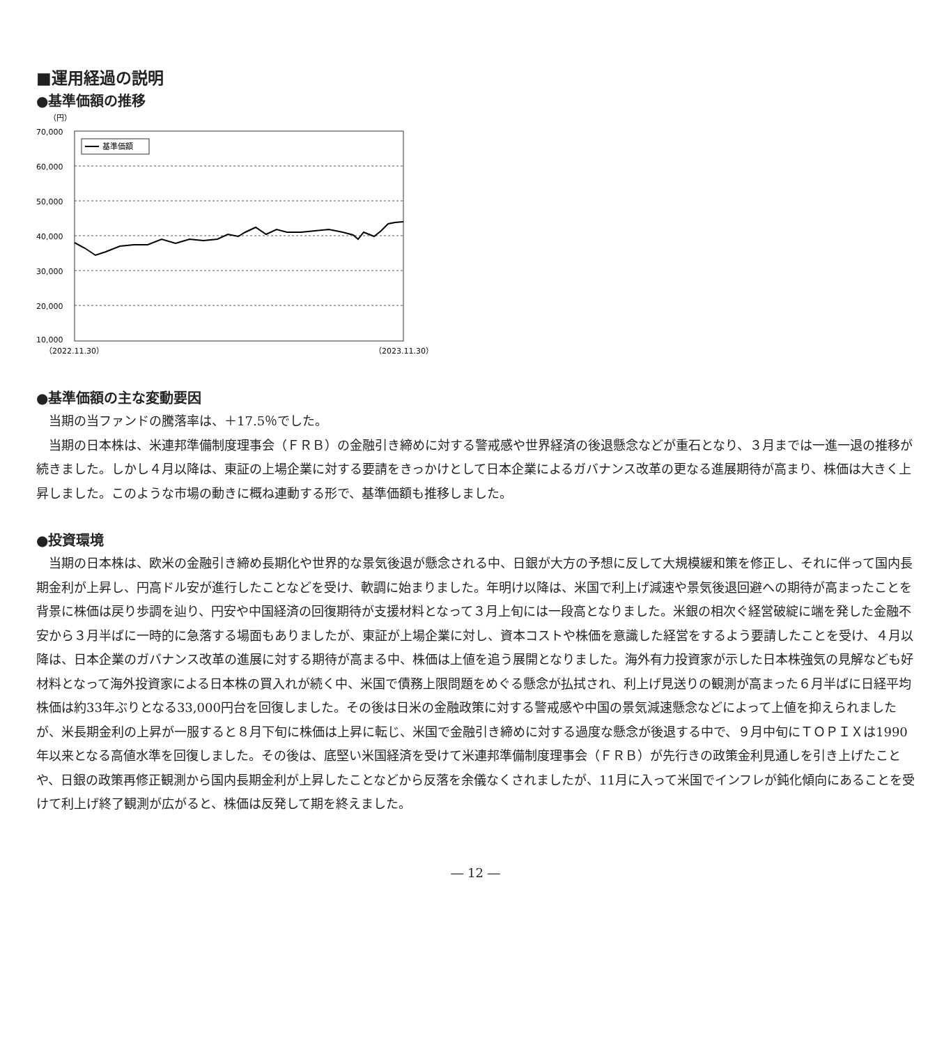■運用経過の説明
●基準価額の推移
（円）
70,000
60,000
50,000
40,000
30,000
20,000
10,000
基準価額
（2022.11.30）
（2023.11.30）
●基準価額の主な変動要因
当期の当ファンドの騰落率は、＋17.5％でした。
当期の日本株は、米連邦準備制度理事会（ＦＲＢ）の金融引き締めに対する警戒感や世界経済の後退懸念などが重石となり、３月までは一進一退の推移が続きました。しかし４月以降は、東証の上場企業に対する要請をきっかけとして日本企業によるガバナンス改革の更なる進展期待が高まり、株価は大きく上昇しました。このような市場の動きに概ね連動する形で、基準価額も推移しました。
●投資環境
当期の日本株は、欧米の金融引き締め長期化や世界的な景気後退が懸念される中、日銀が大方の予想に反して大規模緩和策を修正し、それに伴って国内長期金利が上昇し、円高ドル安が進行したことなどを受け、軟調に始まりました。年明け以降は、米国で利上げ減速や景気後退回避への期待が高まったことを背景に株価は戻り歩調を辿り、円安や中国経済の回復期待が支援材料となって３月上旬には一段高となりました。米銀の相次ぐ経営破綻に端を発した金融不安から３月半ばに一時的に急落する場面もありましたが、東証が上場企業に対し、資本コストや株価を意識した経営をするよう要請したことを受け、４月以降は、日本企業のガバナンス改革の進展に対する期待が高まる中、株価は上値を追う展開となりました。海外有力投資家が示した日本株強気の見解なども好材料となって海外投資家による日本株の買入れが続く中、米国で債務上限問題をめぐる懸念が払拭され、利上げ見送りの観測が高まった６月半ばに日経平均株価は約33年ぶりとなる33,000円台を回復しました。その後は日米の金融政策に対する警戒感や中国の景気減速懸念などによって上値を抑えられましたが、米長期金利の上昇が一服すると８月下旬に株価は上昇に転じ、米国で金融引き締めに対する過度な懸念が後退する中で、９月中旬にＴＯＰＩＸは1990年以来となる高値水準を回復しました。その後は、底堅い米国経済を受けて米連邦準備制度理事会（ＦＲＢ）が先行きの政策金利見通しを引き上げたことや、日銀の政策再修正観測から国内長期金利が上昇したことなどから反落を余儀なくされましたが、11月に入って米国でインフレが鈍化傾向にあることを受けて利上げ終了観測が広がると、株価は反発して期を終えました。
― 12 ―